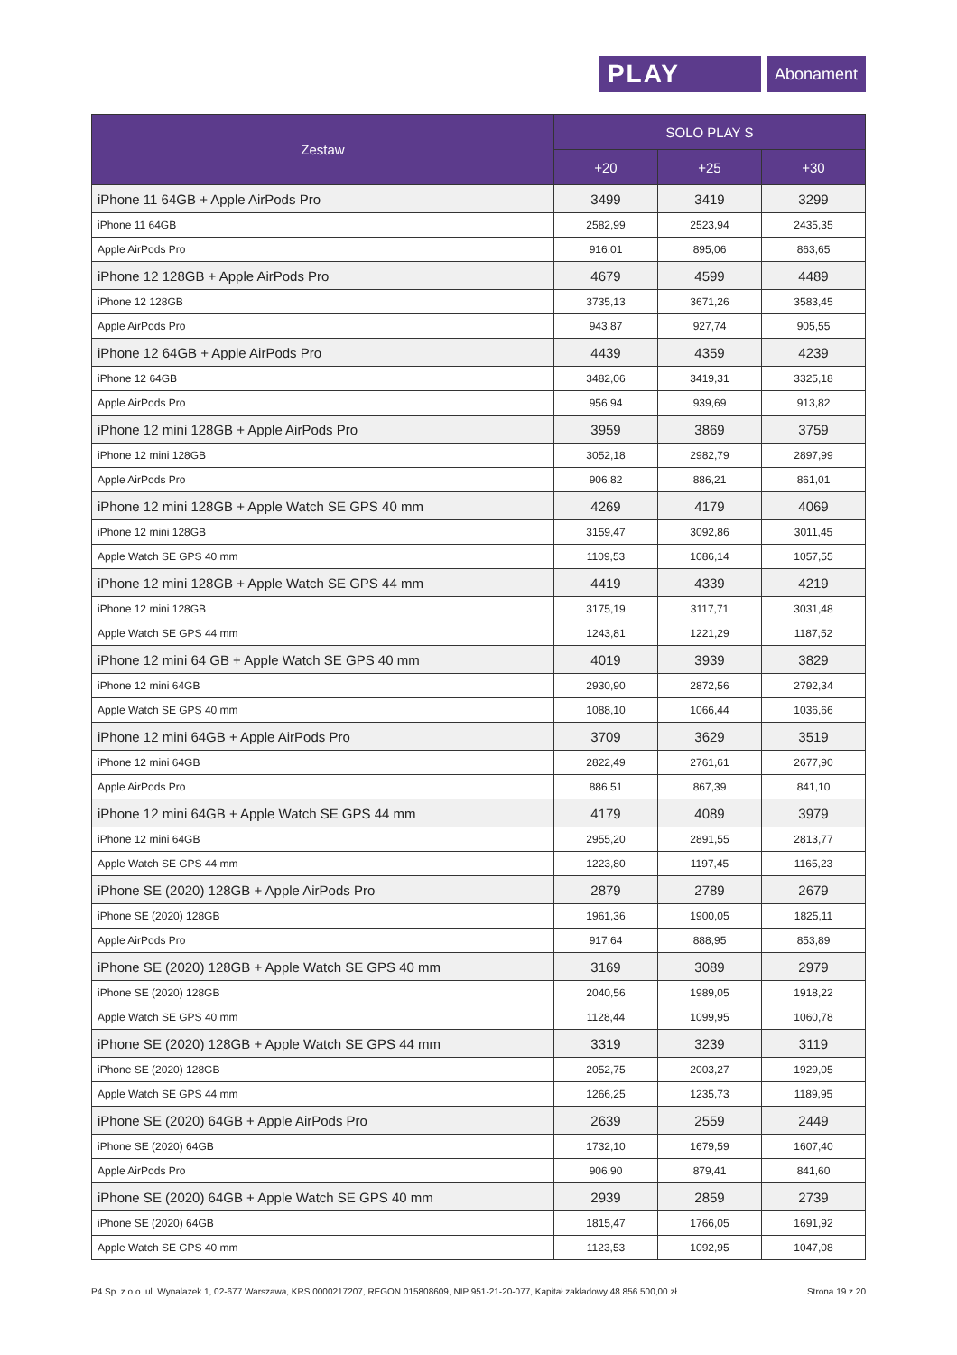PLAY
Abonament
| Zestaw | SOLO PLAY S | | |
| --- | --- | --- | --- |
| | +20 | +25 | +30 |
| iPhone 11 64GB + Apple AirPods Pro | 3499 | 3419 | 3299 |
| iPhone 11 64GB | 2582,99 | 2523,94 | 2435,35 |
| Apple AirPods Pro | 916,01 | 895,06 | 863,65 |
| iPhone 12 128GB + Apple AirPods Pro | 4679 | 4599 | 4489 |
| iPhone 12 128GB | 3735,13 | 3671,26 | 3583,45 |
| Apple AirPods Pro | 943,87 | 927,74 | 905,55 |
| iPhone 12 64GB + Apple AirPods Pro | 4439 | 4359 | 4239 |
| iPhone 12 64GB | 3482,06 | 3419,31 | 3325,18 |
| Apple AirPods Pro | 956,94 | 939,69 | 913,82 |
| iPhone 12 mini 128GB + Apple AirPods Pro | 3959 | 3869 | 3759 |
| iPhone 12 mini 128GB | 3052,18 | 2982,79 | 2897,99 |
| Apple AirPods Pro | 906,82 | 886,21 | 861,01 |
| iPhone 12 mini 128GB + Apple Watch SE GPS 40 mm | 4269 | 4179 | 4069 |
| iPhone 12 mini 128GB | 3159,47 | 3092,86 | 3011,45 |
| Apple Watch SE GPS 40 mm | 1109,53 | 1086,14 | 1057,55 |
| iPhone 12 mini 128GB + Apple Watch SE GPS 44 mm | 4419 | 4339 | 4219 |
| iPhone 12 mini 128GB | 3175,19 | 3117,71 | 3031,48 |
| Apple Watch SE GPS 44 mm | 1243,81 | 1221,29 | 1187,52 |
| iPhone 12 mini 64 GB + Apple Watch SE GPS 40 mm | 4019 | 3939 | 3829 |
| iPhone 12 mini 64GB | 2930,90 | 2872,56 | 2792,34 |
| Apple Watch SE GPS 40 mm | 1088,10 | 1066,44 | 1036,66 |
| iPhone 12 mini 64GB + Apple AirPods Pro | 3709 | 3629 | 3519 |
| iPhone 12 mini 64GB | 2822,49 | 2761,61 | 2677,90 |
| Apple AirPods Pro | 886,51 | 867,39 | 841,10 |
| iPhone 12 mini 64GB + Apple Watch SE GPS 44 mm | 4179 | 4089 | 3979 |
| iPhone 12 mini 64GB | 2955,20 | 2891,55 | 2813,77 |
| Apple Watch SE GPS 44 mm | 1223,80 | 1197,45 | 1165,23 |
| iPhone SE (2020) 128GB + Apple AirPods Pro | 2879 | 2789 | 2679 |
| iPhone SE (2020) 128GB | 1961,36 | 1900,05 | 1825,11 |
| Apple AirPods Pro | 917,64 | 888,95 | 853,89 |
| iPhone SE (2020) 128GB + Apple Watch SE GPS 40 mm | 3169 | 3089 | 2979 |
| iPhone SE (2020) 128GB | 2040,56 | 1989,05 | 1918,22 |
| Apple Watch SE GPS 40 mm | 1128,44 | 1099,95 | 1060,78 |
| iPhone SE (2020) 128GB + Apple Watch SE GPS 44 mm | 3319 | 3239 | 3119 |
| iPhone SE (2020) 128GB | 2052,75 | 2003,27 | 1929,05 |
| Apple Watch SE GPS 44 mm | 1266,25 | 1235,73 | 1189,95 |
| iPhone SE (2020) 64GB + Apple AirPods Pro | 2639 | 2559 | 2449 |
| iPhone SE (2020) 64GB | 1732,10 | 1679,59 | 1607,40 |
| Apple AirPods Pro | 906,90 | 879,41 | 841,60 |
| iPhone SE (2020) 64GB + Apple Watch SE GPS 40 mm | 2939 | 2859 | 2739 |
| iPhone SE (2020) 64GB | 1815,47 | 1766,05 | 1691,92 |
| Apple Watch SE GPS 40 mm | 1123,53 | 1092,95 | 1047,08 |
P4 Sp. z o.o. ul. Wynalazek 1, 02-677 Warszawa, KRS 0000217207, REGON 015808609, NIP 951-21-20-077, Kapitał zakładowy 48.856.500,00 zł Strona 19 z 20